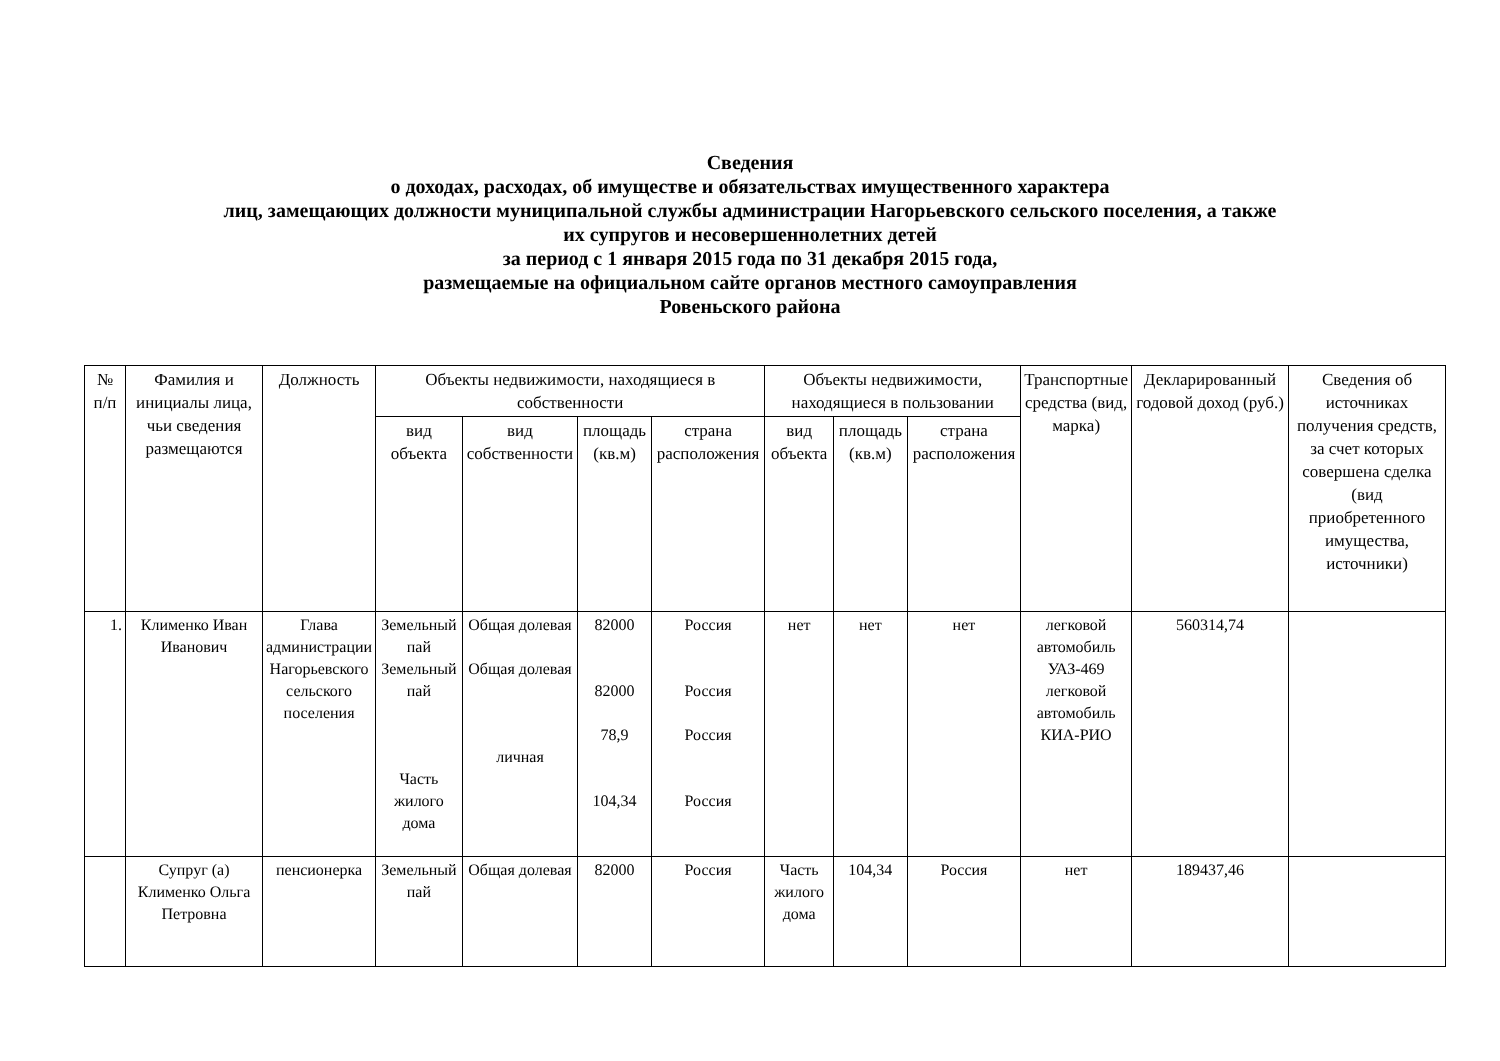Сведения
о доходах, расходах, об имуществе и обязательствах имущественного характера
лиц, замещающих должности муниципальной службы администрации Нагорьевского сельского поселения, а также
их супругов и несовершеннолетних детей
за период с 1 января 2015 года по 31 декабря 2015 года,
размещаемые на официальном сайте органов местного самоуправления
Ровеньского района
| № п/п | Фамилия и инициалы лица, чьи сведения размещаются | Должность | Объекты недвижимости, находящиеся в собственности | | | | Объекты недвижимости, находящиеся в пользовании | | | Транспортные средства (вид, марка) | Декларированный годовой доход (руб.) | Сведения об источниках получения средств, за счет которых совершена сделка (вид приобретенного имущества, источники) |
| --- | --- | --- | --- | --- | --- | --- | --- | --- | --- | --- | --- | --- |
| | | | вид объекта | вид собственности | площадь (кв.м) | страна расположения | вид объекта | площадь (кв.м) | страна расположения | | | |
| 1. | Клименко Иван Иванович | Глава администрации Нагорьевского сельского поселения | Земельный пай Земельный пай Часть жилого дома | Общая долевая Общая долевая личная | 82000 82000 78,9 104,34 | Россия Россия Россия Россия | нет | нет | нет | легковой автомобиль УАЗ-469 легковой автомобиль КИА-РИО | 560314,74 | |
| | Супруг (а) Клименко Ольга Петровна | пенсионерка | Земельный пай | Общая долевая | 82000 | Россия | Часть жилого дома | 104,34 | Россия | нет | 189437,46 | |